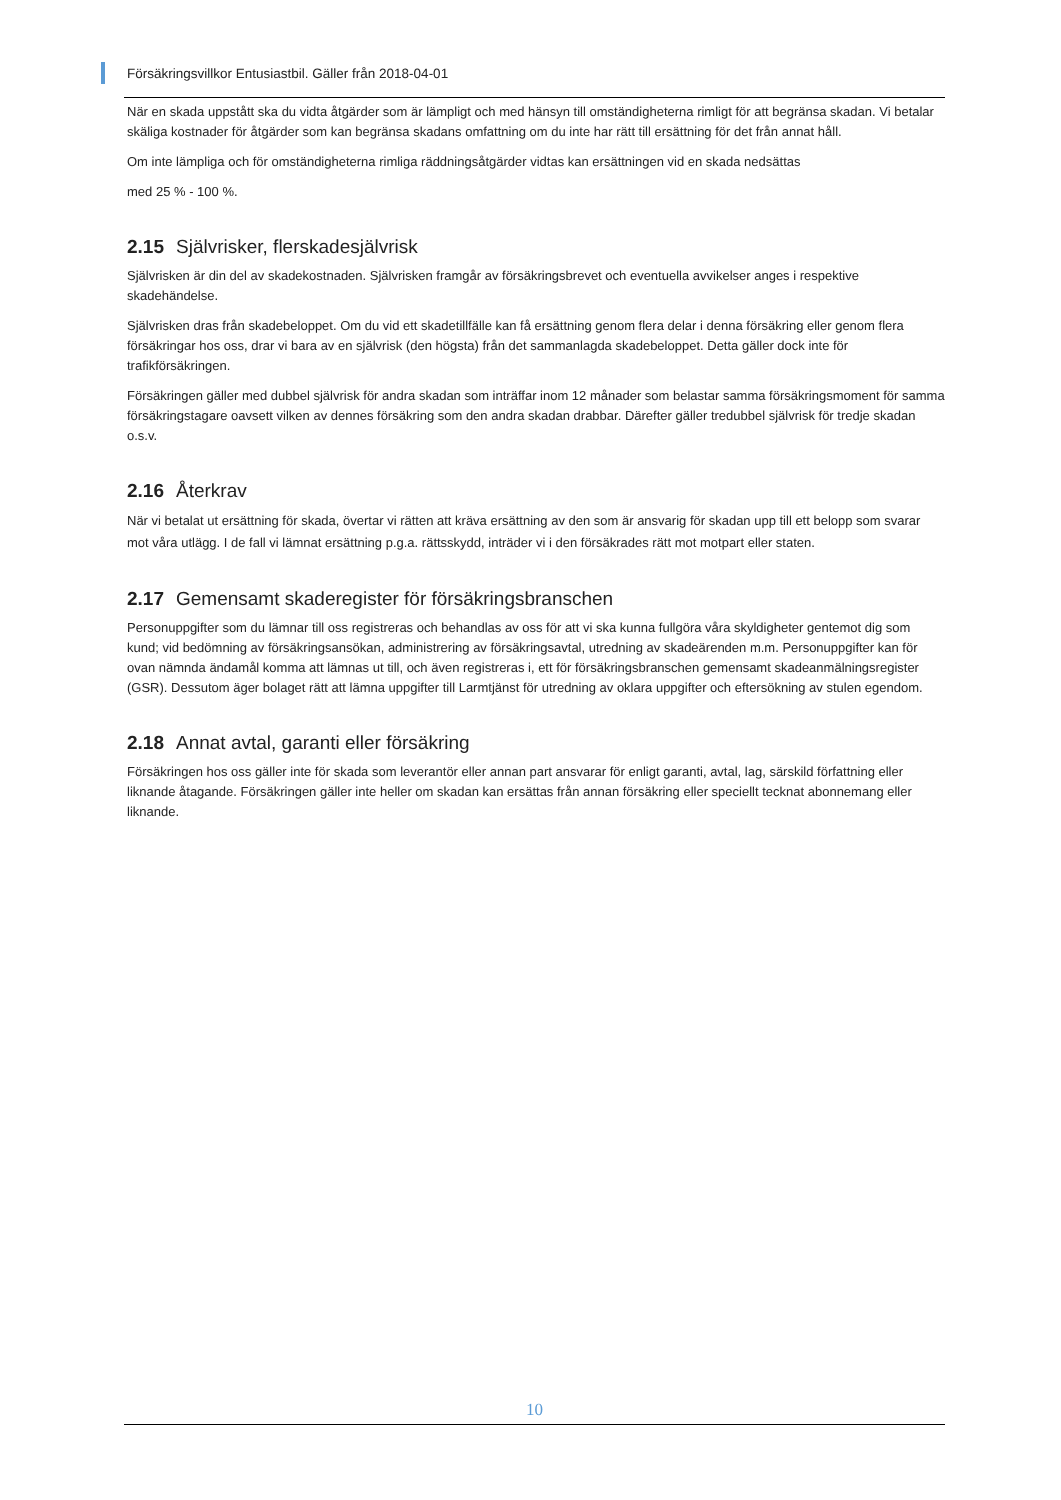Försäkringsvillkor Entusiastbil. Gäller från 2018-04-01
När en skada uppstått ska du vidta åtgärder som är lämpligt och med hänsyn till omständigheterna rimligt för att begränsa skadan. Vi betalar skäliga kostnader för åtgärder som kan begränsa skadans omfattning om du inte har rätt till ersättning för det från annat håll.
Om inte lämpliga och för omständigheterna rimliga räddningsåtgärder vidtas kan ersättningen vid en skada nedsättas
med 25 % - 100 %.
2.15 Självrisker, flerskadesjälvrisk
Självrisken är din del av skadekostnaden. Självrisken framgår av försäkringsbrevet och eventuella avvikelser anges i respektive skadehändelse.
Självrisken dras från skadebeloppet. Om du vid ett skadetillfälle kan få ersättning genom flera delar i denna försäkring eller genom flera försäkringar hos oss, drar vi bara av en självrisk (den högsta) från det sammanlagda skadebeloppet. Detta gäller dock inte för trafikförsäkringen.
Försäkringen gäller med dubbel självrisk för andra skadan som inträffar inom 12 månader som belastar samma försäkringsmoment för samma försäkringstagare oavsett vilken av dennes försäkring som den andra skadan drabbar. Därefter gäller tredubbel självrisk för tredje skadan o.s.v.
2.16 Återkrav
När vi betalat ut ersättning för skada, övertar vi rätten att kräva ersättning av den som är ansvarig för skadan upp till ett belopp som svarar mot våra utlägg. I de fall vi lämnat ersättning p.g.a. rättsskydd, inträder vi i den försäkrades rätt mot motpart eller staten.
2.17 Gemensamt skaderegister för försäkringsbranschen
Personuppgifter som du lämnar till oss registreras och behandlas av oss för att vi ska kunna fullgöra våra skyldigheter gentemot dig som kund; vid bedömning av försäkringsansökan, administrering av försäkringsavtal, utredning av skadeärenden m.m. Personuppgifter kan för ovan nämnda ändamål komma att lämnas ut till, och även registreras i, ett för försäkringsbranschen gemensamt skadeanmälningsregister (GSR). Dessutom äger bolaget rätt att lämna uppgifter till Larmtjänst för utredning av oklara uppgifter och eftersökning av stulen egendom.
2.18 Annat avtal, garanti eller försäkring
Försäkringen hos oss gäller inte för skada som leverantör eller annan part ansvarar för enligt garanti, avtal, lag, särskild författning eller liknande åtagande. Försäkringen gäller inte heller om skadan kan ersättas från annan försäkring eller speciellt tecknat abonnemang eller liknande.
10